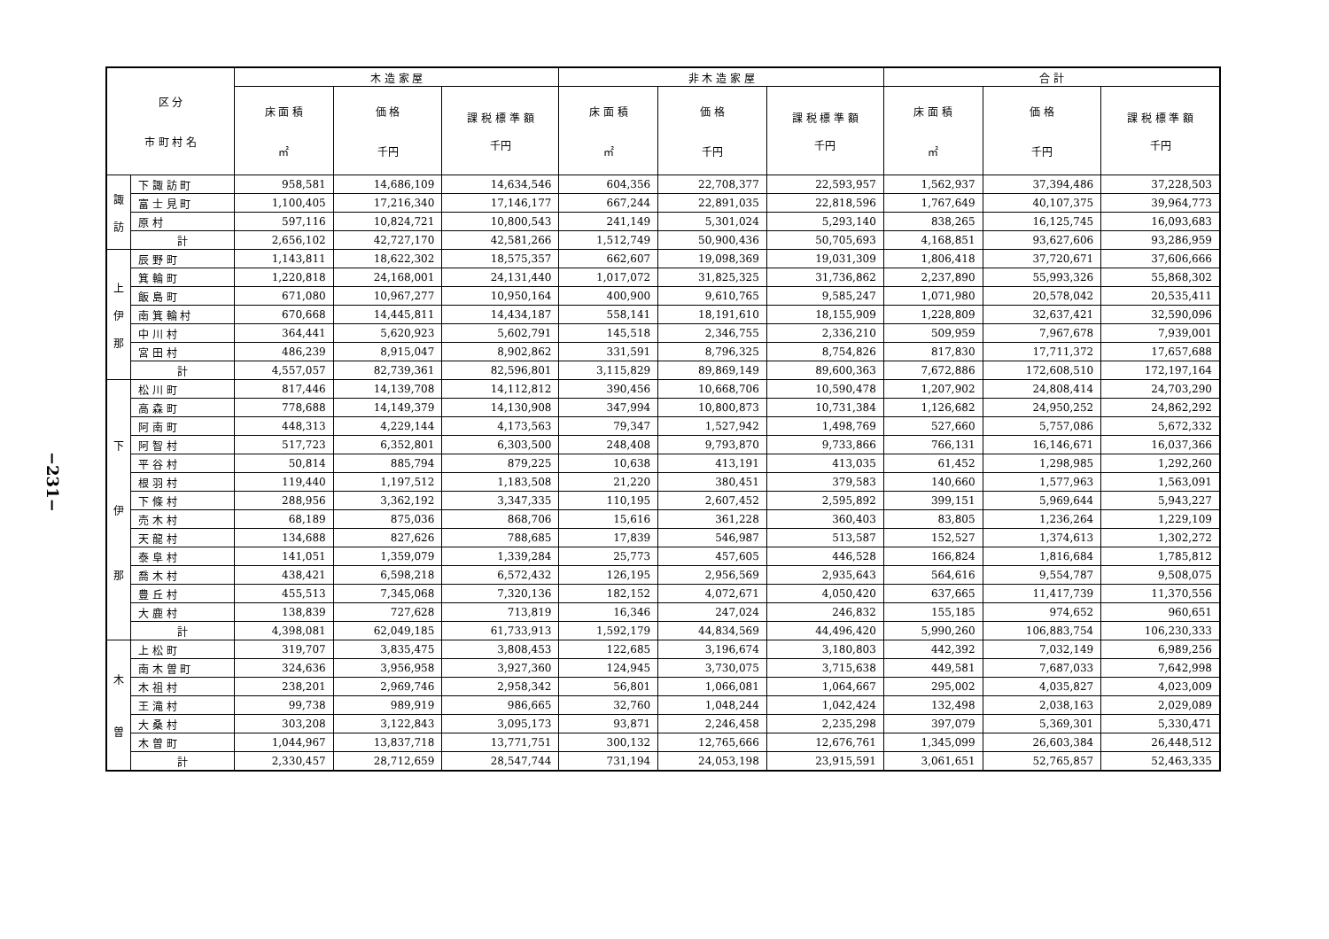−231−
| 区 分 市 町 村 名 | | 木 造 家 屋 | | | 非 木 造 家 屋 | | | 合 計 | | |
| --- | --- | --- | --- | --- | --- | --- | --- | --- | --- | --- |
| | | 床 面 積 ㎡ | 価 格 千円 | 課 税 標 準 額 千円 | 床 面 積 ㎡ | 価 格 千円 | 課 税 標 準 額 千円 | 床 面 積 ㎡ | 価 格 千円 | 課 税 標 準 額 千円 |
| 諏 訪 | 下 諏 訪 町 | 958,581 | 14,686,109 | 14,634,546 | 604,356 | 22,708,377 | 22,593,957 | 1,562,937 | 37,394,486 | 37,228,503 |
| | 富 士 見 町 | 1,100,405 | 17,216,340 | 17,146,177 | 667,244 | 22,891,035 | 22,818,596 | 1,767,649 | 40,107,375 | 39,964,773 |
| | 原 村 | 597,116 | 10,824,721 | 10,800,543 | 241,149 | 5,301,024 | 5,293,140 | 838,265 | 16,125,745 | 16,093,683 |
| | 計 | 2,656,102 | 42,727,170 | 42,581,266 | 1,512,749 | 50,900,436 | 50,705,693 | 4,168,851 | 93,627,606 | 93,286,959 |
| 上 伊 那 | 辰 野 町 | 1,143,811 | 18,622,302 | 18,575,357 | 662,607 | 19,098,369 | 19,031,309 | 1,806,418 | 37,720,671 | 37,606,666 |
| | 箕 輪 町 | 1,220,818 | 24,168,001 | 24,131,440 | 1,017,072 | 31,825,325 | 31,736,862 | 2,237,890 | 55,993,326 | 55,868,302 |
| | 飯 島 町 | 671,080 | 10,967,277 | 10,950,164 | 400,900 | 9,610,765 | 9,585,247 | 1,071,980 | 20,578,042 | 20,535,411 |
| | 南 箕 輪 村 | 670,668 | 14,445,811 | 14,434,187 | 558,141 | 18,191,610 | 18,155,909 | 1,228,809 | 32,637,421 | 32,590,096 |
| | 中 川 村 | 364,441 | 5,620,923 | 5,602,791 | 145,518 | 2,346,755 | 2,336,210 | 509,959 | 7,967,678 | 7,939,001 |
| | 宮 田 村 | 486,239 | 8,915,047 | 8,902,862 | 331,591 | 8,796,325 | 8,754,826 | 817,830 | 17,711,372 | 17,657,688 |
| | 計 | 4,557,057 | 82,739,361 | 82,596,801 | 3,115,829 | 89,869,149 | 89,600,363 | 7,672,886 | 172,608,510 | 172,197,164 |
| 下 伊 那 | 松 川 町 | 817,446 | 14,139,708 | 14,112,812 | 390,456 | 10,668,706 | 10,590,478 | 1,207,902 | 24,808,414 | 24,703,290 |
| | 高 森 町 | 778,688 | 14,149,379 | 14,130,908 | 347,994 | 10,800,873 | 10,731,384 | 1,126,682 | 24,950,252 | 24,862,292 |
| | 阿 南 町 | 448,313 | 4,229,144 | 4,173,563 | 79,347 | 1,527,942 | 1,498,769 | 527,660 | 5,757,086 | 5,672,332 |
| | 阿 智 村 | 517,723 | 6,352,801 | 6,303,500 | 248,408 | 9,793,870 | 9,733,866 | 766,131 | 16,146,671 | 16,037,366 |
| | 平 谷 村 | 50,814 | 885,794 | 879,225 | 10,638 | 413,191 | 413,035 | 61,452 | 1,298,985 | 1,292,260 |
| | 根 羽 村 | 119,440 | 1,197,512 | 1,183,508 | 21,220 | 380,451 | 379,583 | 140,660 | 1,577,963 | 1,563,091 |
| | 下 條 村 | 288,956 | 3,362,192 | 3,347,335 | 110,195 | 2,607,452 | 2,595,892 | 399,151 | 5,969,644 | 5,943,227 |
| | 売 木 村 | 68,189 | 875,036 | 868,706 | 15,616 | 361,228 | 360,403 | 83,805 | 1,236,264 | 1,229,109 |
| | 天 龍 村 | 134,688 | 827,626 | 788,685 | 17,839 | 546,987 | 513,587 | 152,527 | 1,374,613 | 1,302,272 |
| | 泰 阜 村 | 141,051 | 1,359,079 | 1,339,284 | 25,773 | 457,605 | 446,528 | 166,824 | 1,816,684 | 1,785,812 |
| | 喬 木 村 | 438,421 | 6,598,218 | 6,572,432 | 126,195 | 2,956,569 | 2,935,643 | 564,616 | 9,554,787 | 9,508,075 |
| | 豊 丘 村 | 455,513 | 7,345,068 | 7,320,136 | 182,152 | 4,072,671 | 4,050,420 | 637,665 | 11,417,739 | 11,370,556 |
| | 大 鹿 村 | 138,839 | 727,628 | 713,819 | 16,346 | 247,024 | 246,832 | 155,185 | 974,652 | 960,651 |
| | 計 | 4,398,081 | 62,049,185 | 61,733,913 | 1,592,179 | 44,834,569 | 44,496,420 | 5,990,260 | 106,883,754 | 106,230,333 |
| 木 曽 | 上 松 町 | 319,707 | 3,835,475 | 3,808,453 | 122,685 | 3,196,674 | 3,180,803 | 442,392 | 7,032,149 | 6,989,256 |
| | 南 木 曽 町 | 324,636 | 3,956,958 | 3,927,360 | 124,945 | 3,730,075 | 3,715,638 | 449,581 | 7,687,033 | 7,642,998 |
| | 木 祖 村 | 238,201 | 2,969,746 | 2,958,342 | 56,801 | 1,066,081 | 1,064,667 | 295,002 | 4,035,827 | 4,023,009 |
| | 王 滝 村 | 99,738 | 989,919 | 986,665 | 32,760 | 1,048,244 | 1,042,424 | 132,498 | 2,038,163 | 2,029,089 |
| | 大 桑 村 | 303,208 | 3,122,843 | 3,095,173 | 93,871 | 2,246,458 | 2,235,298 | 397,079 | 5,369,301 | 5,330,471 |
| | 木 曽 町 | 1,044,967 | 13,837,718 | 13,771,751 | 300,132 | 12,765,666 | 12,676,761 | 1,345,099 | 26,603,384 | 26,448,512 |
| | 計 | 2,330,457 | 28,712,659 | 28,547,744 | 731,194 | 24,053,198 | 23,915,591 | 3,061,651 | 52,765,857 | 52,463,335 |